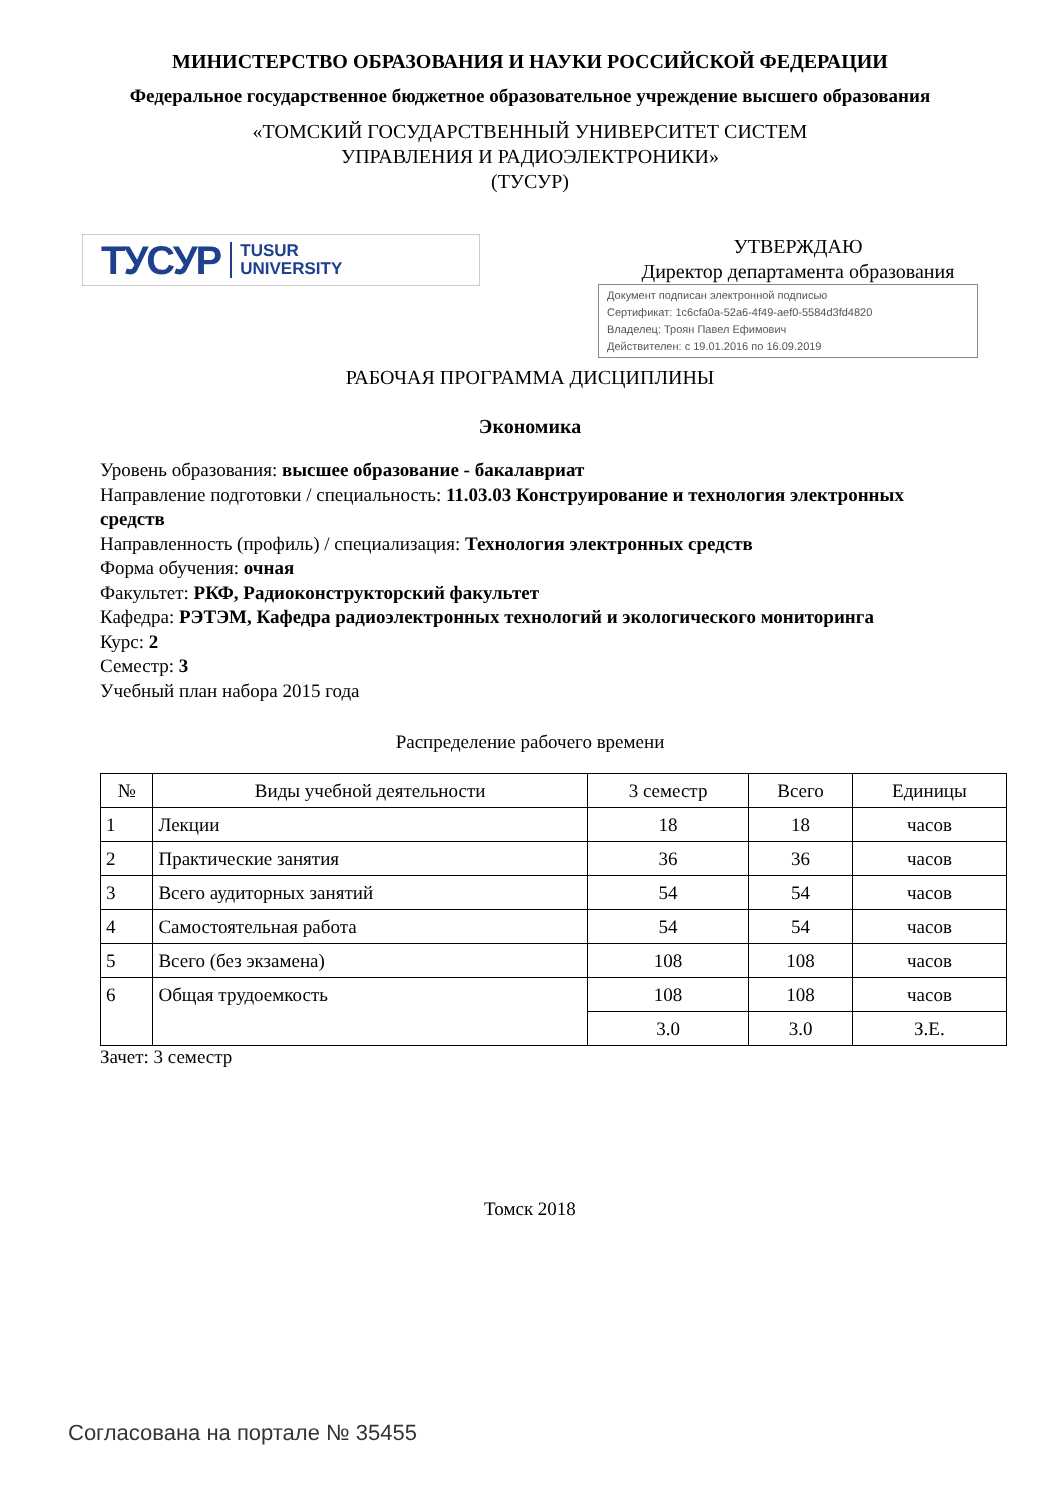МИНИСТЕРСТВО ОБРАЗОВАНИЯ И НАУКИ РОССИЙСКОЙ ФЕДЕРАЦИИ
Федеральное государственное бюджетное образовательное учреждение высшего образования
«ТОМСКИЙ ГОСУДАРСТВЕННЫЙ УНИВЕРСИТЕТ СИСТЕМ
УПРАВЛЕНИЯ И РАДИОЭЛЕКТРОНИКИ»
(ТУСУР)
ТУСУР TUSUR
UNIVERSITY
УТВЕРЖДАЮ
Директор департамента образования
Документ подписан электронной подписью
Сертификат: 1c6cfa0a-52a6-4f49-aef0-5584d3fd4820
Владелец: Троян Павел Ефимович
Действителен: с 19.01.2016 по 16.09.2019
РАБОЧАЯ ПРОГРАММА ДИСЦИПЛИНЫ
Экономика
Уровень образования: высшее образование - бакалавриат
Направление подготовки / специальность: 11.03.03 Конструирование и технология электронных средств
Направленность (профиль) / специализация: Технология электронных средств
Форма обучения: очная
Факультет: РКФ, Радиоконструкторский факультет
Кафедра: РЭТЭМ, Кафедра радиоэлектронных технологий и экологического мониторинга
Курс: 2
Семестр: 3
Учебный план набора 2015 года
Распределение рабочего времени
| № | Виды учебной деятельности | 3 семестр | Всего | Единицы |
| --- | --- | --- | --- | --- |
| 1 | Лекции | 18 | 18 | часов |
| 2 | Практические занятия | 36 | 36 | часов |
| 3 | Всего аудиторных занятий | 54 | 54 | часов |
| 4 | Самостоятельная работа | 54 | 54 | часов |
| 5 | Всего (без экзамена) | 108 | 108 | часов |
| 6 | Общая трудоемкость | 108 | 108 | часов |
| | | 3.0 | 3.0 | З.Е. |
Зачет: 3 семестр
Томск 2018
Согласована на портале № 35455